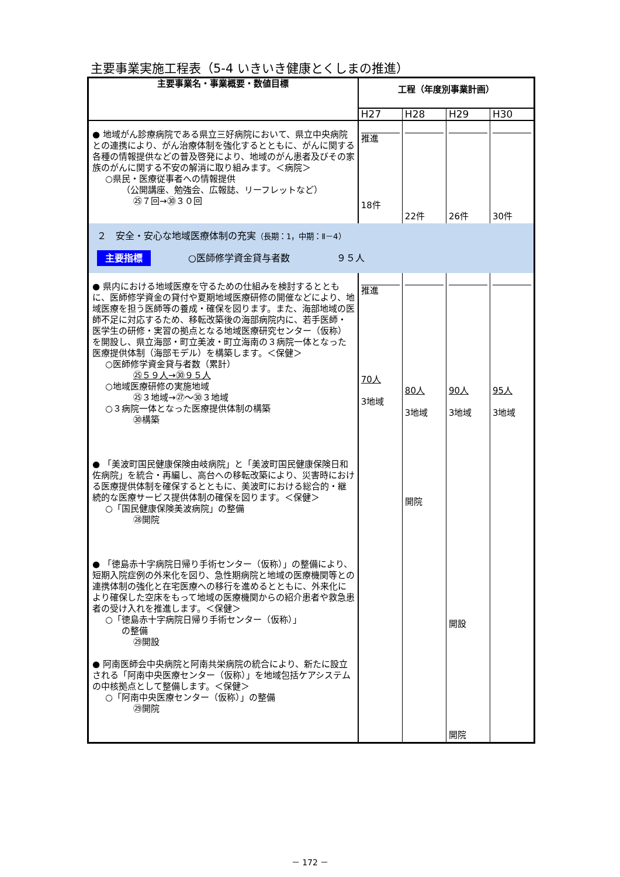主要事業実施工程表（5-4 いきいき健康とくしまの推進）
| 主要事業名・事業概要・数値目標 | 工程（年度別事業計画） | | | |
| --- | --- | --- | --- | --- |
| | H27 | H28 | H29 | H30 |
| ● 地域がん診療病院である県立三好病院において、県立中央病院との連携により、がん治療体制を強化するとともに、がんに関する各種の情報提供などの普及啓発により、地域のがん患者及びその家族のがんに関する不安の解消に取り組みます。＜病院＞ ○県民・医療従事者への情報提供 （公開講座、勉強会、広報誌、リーフレットなど） ㉕７回→㉚３０回 | 推進 18件 | 22件 | 26件 | 30件 |
| ２ 安全・安心な地域医療体制の充実 （長期：1，中期：Ⅱ－4） 主要指標 ○医師修学資金貸与者数 ９５人 | | | | |
| ● 県内における地域医療を守るための仕組みを検討するとともに、医師修学資金の貸付や夏期地域医療研修の開催などにより、地域医療を担う医師等の養成・確保を図ります。また、海部地域の医師不足に対応するため、移転改築後の海部病院内に、若手医師・医学生の研修・実習の拠点となる地域医療研究センター（仮称）を開設し、県立海部・町立美波・町立海南の３病院一体となった医療提供体制（海部モデル）を構築します。＜保健＞ ○医師修学資金貸与者数（累計） ㉕５９人→㉚９５人 ○地域医療研修の実施地域 ㉕３地域→㉗～㉚３地域 ○３病院一体となった医療提供体制の構築 ㉚構築 ● 「美波町国民健康保険由岐病院」と「美波町国民健康保険日和佐病院」を統合・再編し、高台への移転改築により、災害時における医療提供体制を確保するとともに、美波町における総合的・継続的な医療サービス提供体制の確保を図ります。＜保健＞ ○「国民健康保険美波病院」の整備 ㉘開院 ● 「徳島赤十字病院日帰り手術センター（仮称）」の整備により、短期入院症例の外来化を図り、急性期病院と地域の医療機関等との連携体制の強化と在宅医療への移行を進めるとともに、外来化により確保した空床をもって地域の医療機関からの紹介患者や救急患者の受け入れを推進します。＜保健＞ ○「徳島赤十字病院日帰り手術センター（仮称）」 の整備 ㉙開設 ● 阿南医師会中央病院と阿南共栄病院の統合により、新たに設立される「阿南中央医療センター（仮称）」を地域包括ケアシステムの中核拠点として整備します。＜保健＞ ○「阿南中央医療センター（仮称）」の整備 ㉙開院 | 推進 70人 3地域 | 80人 3地域 開院 | 90人 3地域 開設 開院 | 95人 3地域 |
－ 172 －